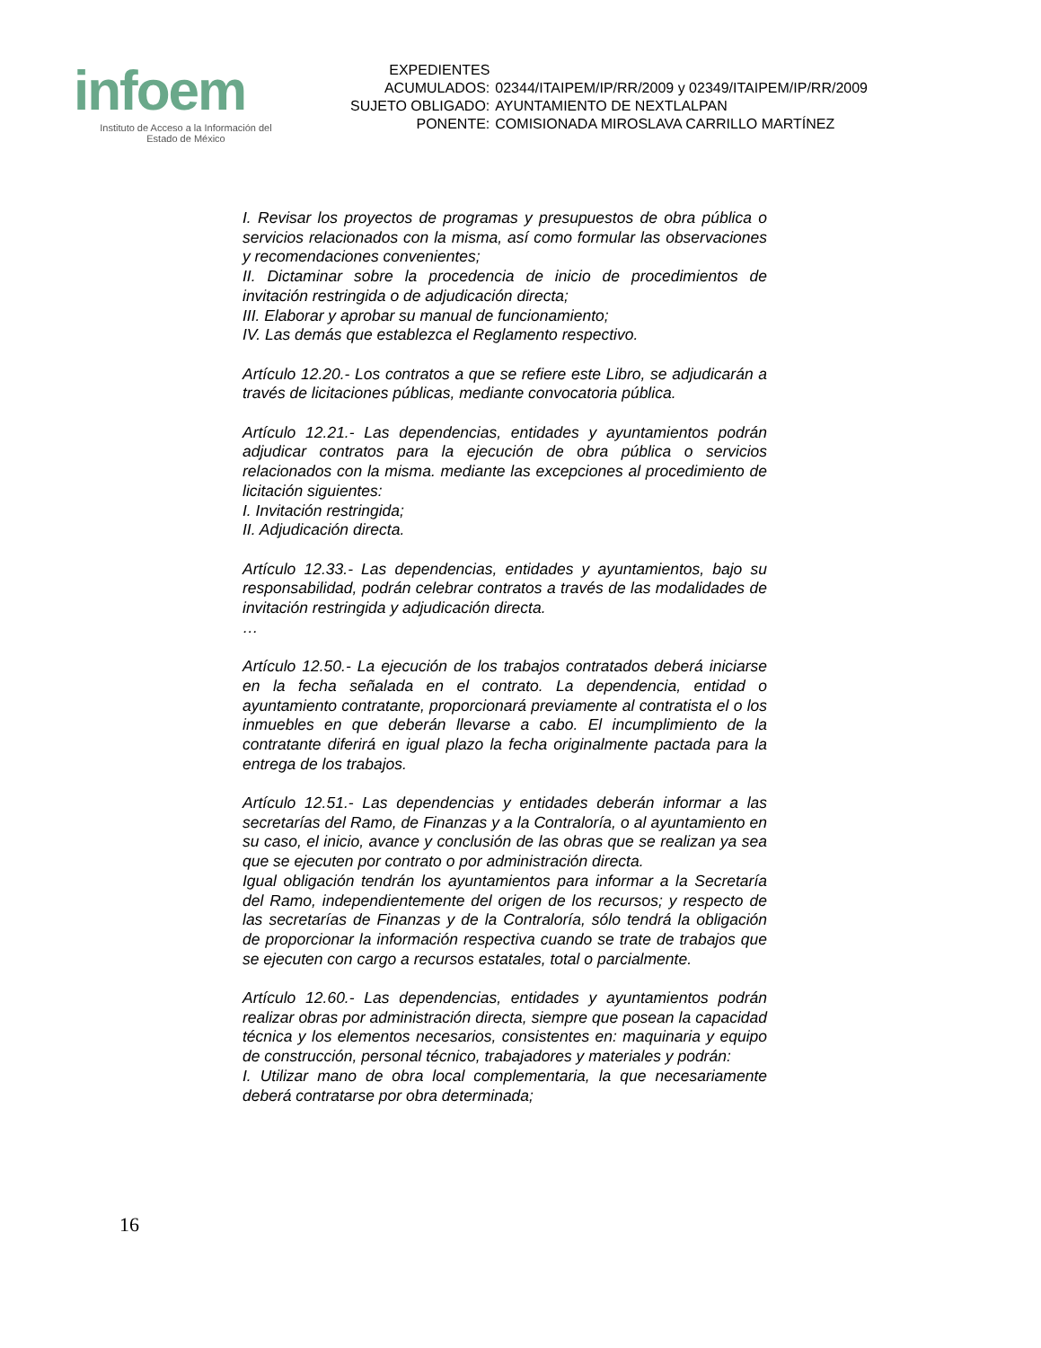infoem
Instituto de Acceso a la Información del
Estado de México
| EXPEDIENTES ACUMULADOS: | 02344/ITAIPEM/IP/RR/2009 y 02349/ITAIPEM/IP/RR/2009 |
| SUJETO OBLIGADO: | AYUNTAMIENTO DE NEXTLALPAN |
| PONENTE: | COMISIONADA MIROSLAVA CARRILLO MARTÍNEZ |
I. Revisar los proyectos de programas y presupuestos de obra pública o servicios relacionados con la misma, así como formular las observaciones y recomendaciones convenientes;
II. Dictaminar sobre la procedencia de inicio de procedimientos de invitación restringida o de adjudicación directa;
III. Elaborar y aprobar su manual de funcionamiento;
IV. Las demás que establezca el Reglamento respectivo.
Artículo 12.20.- Los contratos a que se refiere este Libro, se adjudicarán a través de licitaciones públicas, mediante convocatoria pública.
Artículo 12.21.- Las dependencias, entidades y ayuntamientos podrán adjudicar contratos para la ejecución de obra pública o servicios relacionados con la misma. mediante las excepciones al procedimiento de licitación siguientes:
I. Invitación restringida;
II. Adjudicación directa.
Artículo 12.33.- Las dependencias, entidades y ayuntamientos, bajo su responsabilidad, podrán celebrar contratos a través de las modalidades de invitación restringida y adjudicación directa.
…
Artículo 12.50.- La ejecución de los trabajos contratados deberá iniciarse en la fecha señalada en el contrato. La dependencia, entidad o ayuntamiento contratante, proporcionará previamente al contratista el o los inmuebles en que deberán llevarse a cabo. El incumplimiento de la contratante diferirá en igual plazo la fecha originalmente pactada para la entrega de los trabajos.
Artículo 12.51.- Las dependencias y entidades deberán informar a las secretarías del Ramo, de Finanzas y a la Contraloría, o al ayuntamiento en su caso, el inicio, avance y conclusión de las obras que se realizan ya sea que se ejecuten por contrato o por administración directa.
Igual obligación tendrán los ayuntamientos para informar a la Secretaría del Ramo, independientemente del origen de los recursos; y respecto de las secretarías de Finanzas y de la Contraloría, sólo tendrá la obligación de proporcionar la información respectiva cuando se trate de trabajos que se ejecuten con cargo a recursos estatales, total o parcialmente.
Artículo 12.60.- Las dependencias, entidades y ayuntamientos podrán realizar obras por administración directa, siempre que posean la capacidad técnica y los elementos necesarios, consistentes en: maquinaria y equipo de construcción, personal técnico, trabajadores y materiales y podrán:
I. Utilizar mano de obra local complementaria, la que necesariamente deberá contratarse por obra determinada;
16